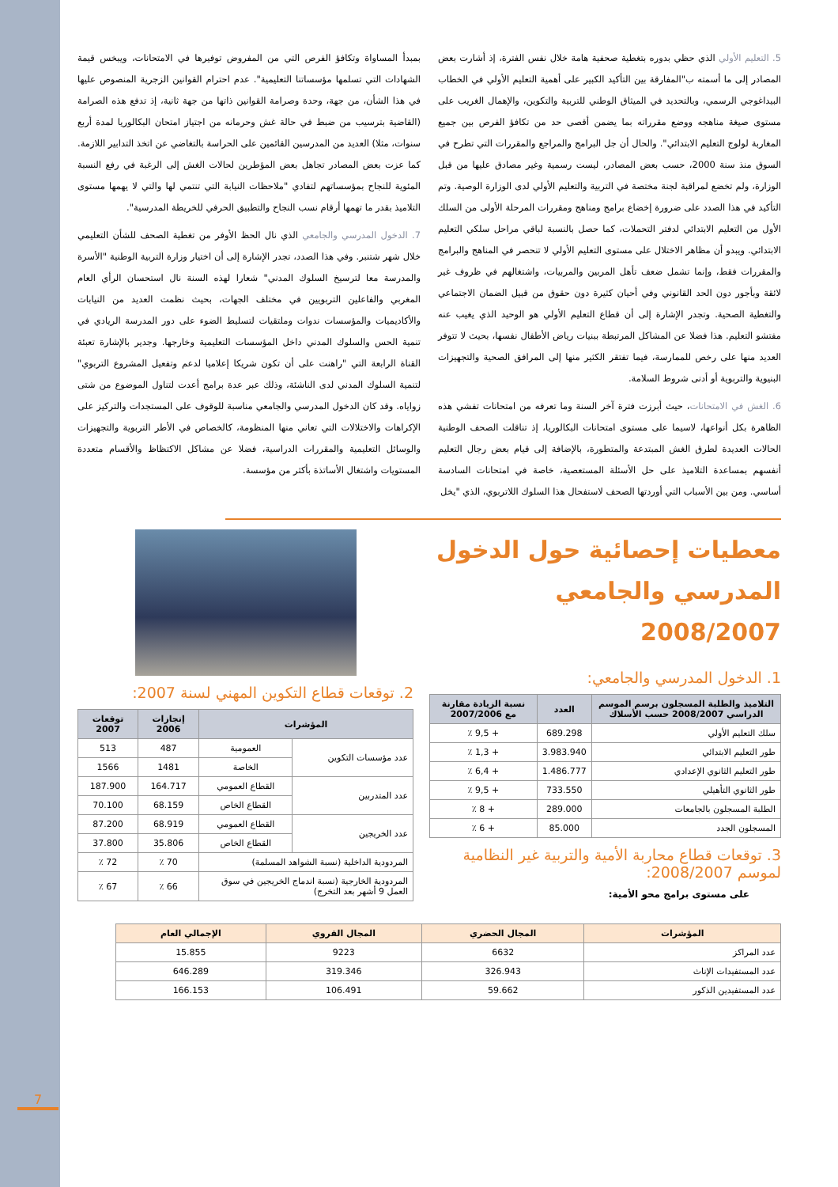7
5. التعليم الأولي الذي حظي بدوره بتغطية صحفية هامة خلال نفس الفترة، إذ أشارت بعض المصادر إلى ما أسمته ب"المفارقة بين التأكيد الكبير على أهمية التعليم الأولي في الخطاب البيداغوجي الرسمي، وبالتحديد في الميثاق الوطني للتربية والتكوين، والإهمال الغريب على مستوى صيغة مناهجه ووضع مقرراته بما يضمن أقصى حد من تكافؤ الفرص بين جميع المغاربة لولوج التعليم الابتدائي". والحال أن جل البرامج والمراجع والمقررات التي تطرح في السوق منذ سنة 2000، حسب بعض المصادر، ليست رسمية وغير مصادق عليها من قبل الوزارة، ولم تخضع لمراقبة لجنة مختصة في التربية والتعليم الأولي لدى الوزارة الوصية. وتم التأكيد في هذا الصدد على ضرورة إخضاع برامج ومناهج ومقررات المرحلة الأولى من السلك الأول من التعليم الابتدائي لدفتر التحملات، كما حصل بالنسبة لباقي مراحل سلكي التعليم الابتدائي. ويبدو أن مظاهر الاختلال على مستوى التعليم الأولي لا تنحصر في المناهج والبرامج والمقررات فقط، وإنما تشمل ضعف تأهل المربين والمربيات، واشتغالهم في ظروف غير لائقة وبأجور دون الحد القانوني وفي أحيان كثيرة دون حقوق من قبيل الضمان الاجتماعي والتغطية الصحية. وتجدر الإشارة إلى أن قطاع التعليم الأولي هو الوحيد الذي يغيب عنه مفتشو التعليم. هذا فضلا عن المشاكل المرتبطة ببنيات رياض الأطفال نفسها، بحيث لا تتوفر العديد منها على رخص للممارسة، فيما تفتقر الكثير منها إلى المرافق الصحية والتجهيزات البنيوية والتربوية أو أدنى شروط السلامة.
6. الغش في الامتحانات، حيث أبرزت فترة آخر السنة وما تعرفه من امتحانات تفشي هذه الظاهرة بكل أنواعها، لاسيما على مستوى امتحانات البكالوريا، إذ تناقلت الصحف الوطنية الحالات العديدة لطرق الغش المبتدعة والمتطورة، بالإضافة إلى قيام بعض رجال التعليم أنفسهم بمساعدة التلاميذ على حل الأسئلة المستعصية، خاصة في امتحانات السادسة أساسي. ومن بين الأسباب التي أوردتها الصحف لاستفحال هذا السلوك اللاتربوي، الذي "يخل
بمبدأ المساواة وتكافؤ الفرص التي من المفروض توفيرها في الامتحانات، ويبخس قيمة الشهادات التي تسلمها مؤسساتنا التعليمية". عدم احترام القوانين الزجرية المنصوص عليها في هذا الشأن، من جهة، وحدة وصرامة القوانين ذاتها من جهة ثانية، إذ تدفع هذه الصرامة (القاضية بترسيب من ضبط في حالة غش وحرمانه من اجتياز امتحان البكالوريا لمدة أربع سنوات، مثلا) العديد من المدرسين القائمين على الحراسة بالتغاضي عن اتخذ التدابير اللازمة. كما عزت بعض المصادر تجاهل بعض المؤطرين لحالات الغش إلى الرغبة في رفع النسبة المئوية للنجاح بمؤسساتهم لتفادي "ملاحظات النيابة التي تنتمي لها والتي لا يهمها مستوى التلاميذ بقدر ما تهمها أرقام نسب النجاح والتطبيق الحرفي للخريطة المدرسية".
7. الدخول المدرسي والجامعي الذي نال الحظ الأوفر من تغطية الصحف للشأن التعليمي خلال شهر شتنبر. وفي هذا الصدد، تجدر الإشارة إلى أن اختيار وزارة التربية الوطنية "الأسرة والمدرسة معا لترسيخ السلوك المدني" شعارا لهذه السنة نال استحسان الرأي العام المغربي والفاعلين التربويين في مختلف الجهات، بحيث نظمت العديد من النيابات والأكاديميات والمؤسسات ندوات وملتقيات لتسليط الضوء على دور المدرسة الريادي في تنمية الحس والسلوك المدني داخل المؤسسات التعليمية وخارجها. وجدير بالإشارة تعبئة القناة الرابعة التي "راهنت على أن تكون شريكا إعلاميا لدعم وتفعيل المشروع التربوي" لتنمية السلوك المدني لدى الناشئة، وذلك عبر عدة برامج أعدت لتناول الموضوع من شتى زواياه. وقد كان الدخول المدرسي والجامعي مناسبة للوقوف على المستجدات والتركيز على الإكراهات والاختلالات التي تعاني منها المنظومة، كالخصاص في الأطر التربوية والتجهيزات والوسائل التعليمية والمقررات الدراسية، فضلا عن مشاكل الاكتظاظ والأقسام متعددة المستويات واشتغال الأساتذة بأكثر من مؤسسة.
معطيات إحصائية حول الدخول المدرسي والجامعي 2008/2007
1. الدخول المدرسي والجامعي:
| التلاميذ والطلبة المسجلون برسم الموسم الدراسي 2008/2007 حسب الأسلاك | العدد | نسبة الزيادة مقارنة مع 2007/2006 |
| --- | --- | --- |
| سلك التعليم الأولي | 689.298 | + 9,5 ٪ |
| طور التعليم الابتدائي | 3.983.940 | + 1,3 ٪ |
| طور التعليم الثانوي الإعدادي | 1.486.777 | + 6,4 ٪ |
| طور الثانوي التأهيلي | 733.550 | + 9,5 ٪ |
| الطلبة المسجلون بالجامعات | 289.000 | + 8 ٪ |
| المسجلون الجدد | 85.000 | + 6 ٪ |
3. توقعات قطاع محاربة الأمية والتربية غير النظامية لموسم 2008/2007:
على مستوى برامج محو الأمية:
2. توقعات قطاع التكوين المهني لسنة 2007:
| المؤشرات | | إنجازات 2006 | توقعات 2007 |
| --- | --- | --- | --- |
| عدد مؤسسات التكوين | العمومية | 487 | 513 |
| | الخاصة | 1481 | 1566 |
| عدد المتدربين | القطاع العمومي | 164.717 | 187.900 |
| | القطاع الخاص | 68.159 | 70.100 |
| عدد الخريجين | القطاع العمومي | 68.919 | 87.200 |
| | القطاع الخاص | 35.806 | 37.800 |
| المردودية الداخلية (نسبة الشواهد المسلمة) | | 70 ٪ | 72 ٪ |
| المردودية الخارجية (نسبة اندماج الخريجين في سوق العمل 9 أشهر بعد التخرج) | | 66 ٪ | 67 ٪ |
| المؤشرات | المجال الحضري | المجال القروي | الإجمالي العام |
| --- | --- | --- | --- |
| عدد المراكز | 6632 | 9223 | 15.855 |
| عدد المستفيدات الإناث | 326.943 | 319.346 | 646.289 |
| عدد المستفيدين الذكور | 59.662 | 106.491 | 166.153 |